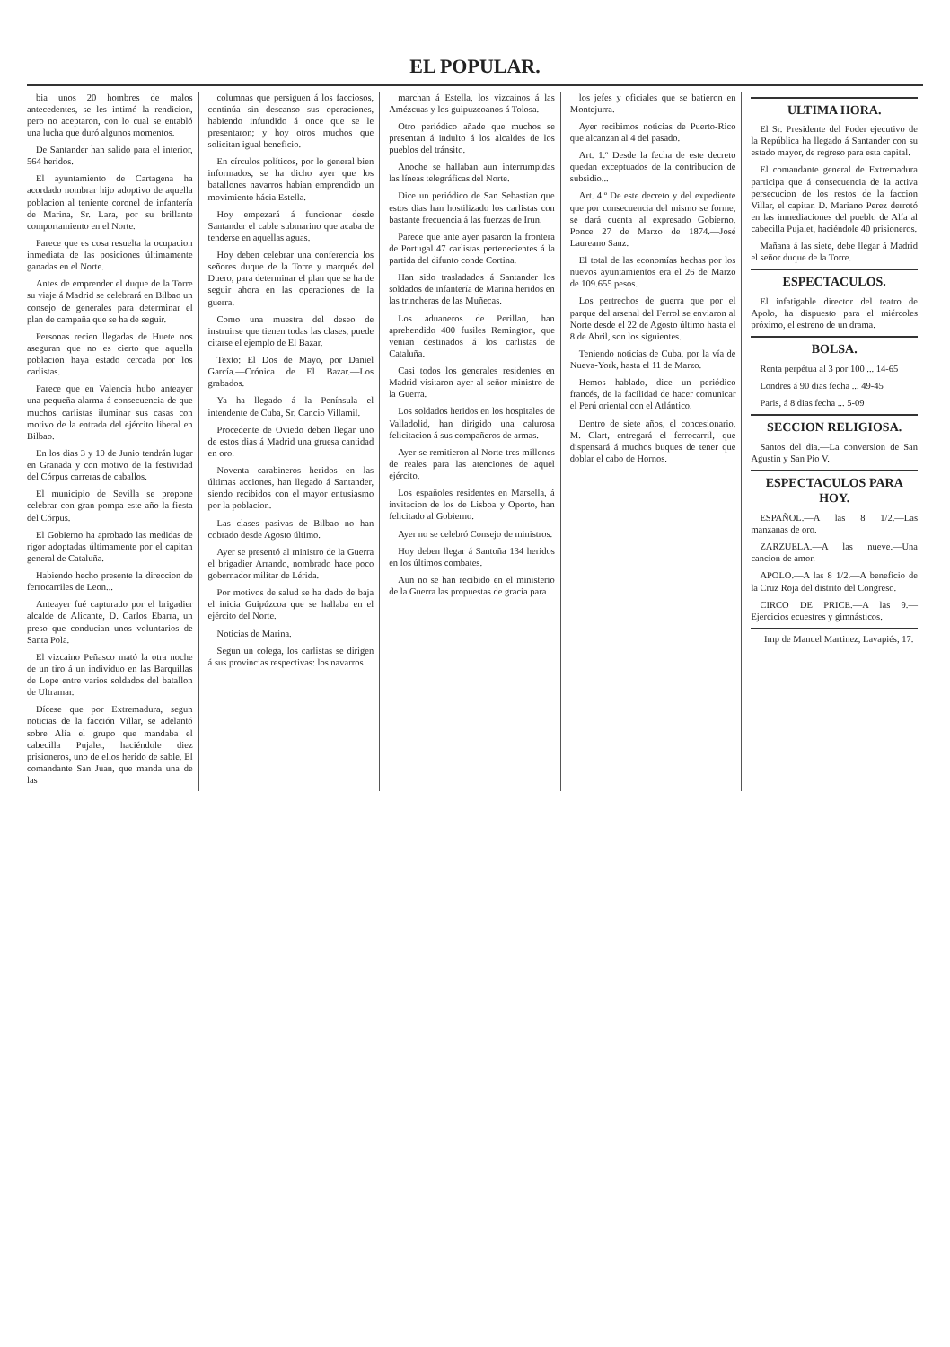EL POPULAR.
bia unos 20 hombres de malos antecedentes, se les intimó la rendicion, pero no aceptaron, con lo cual se entabló una lucha que duró algunos momentos.
De Santander han salido para el interior, 564 heridos.
El ayuntamiento de Cartagena ha acordado nombrar hijo adoptivo de aquella poblacion al teniente coronel de infantería de Marina, Sr. Lara, por su brillante comportamiento en el Norte.
Parece que es cosa resuelta la ocupacion inmediata de las posiciones últimamente ganadas en el Norte.
Antes de emprender el duque de la Torre su viaje á Madrid se celebrará en Bilbao un consejo de generales para determinar el plan de campaña que se ha de seguir.
Personas recien llegadas de Huete nos aseguran que no es cierto que aquella poblacion haya estado cercada por los carlistas.
Parece que en Valencia hubo anteayer una pequeña alarma á consecuencia de que muchos carlistas iluminar sus casas con motivo de la entrada del ejército liberal en Bilbao.
En los dias 3 y 10 de Junio tendrán lugar en Granada y con motivo de la festividad del Córpus carreras de caballos.
El municipio de Sevilla se propone celebrar con gran pompa este año la fiesta del Córpus.
El Gobierno ha aprobado las medidas de rigor adoptadas últimamente por el capitan general de Cataluña.
Habiendo hecho presente la direccion de ferrocarriles de Leon...
Anteayer fué capturado por el brigadier alcalde de Alicante, D. Carlos Ebarra, un preso que conducian unos voluntarios de Santa Pola.
El vizcaino Peñasco mató la otra noche de un tiro á un individuo en las Barquillas de Lope entre varios soldados del batallon de Ultramar.
Dícese que por Extremadura, segun noticias de la facción Villar, se adelantó sobre Alía el grupo que mandaba el cabecilla Pujalet, haciéndole diez prisioneros, uno de ellos herido de sable. El comandante San Juan, que manda una de las
columnas que persiguen á los facciosos, continúa sin descanso sus operaciones, habiendo infundido á once que se le presentaron; y hoy otros muchos que solicitan igual beneficio.
En círculos políticos, por lo general bien informados, se ha dicho ayer que los batallones navarros habian emprendido un movimiento hácia Estella.
Hoy empezará á funcionar desde Santander el cable submarino que acaba de tenderse en aquellas aguas.
Hoy deben celebrar una conferencia los señores duque de la Torre y marqués del Duero, para determinar el plan que se ha de seguir ahora en las operaciones de la guerra.
Como una muestra del deseo de instruirse que tienen todas las clases, puede citarse el ejemplo de El Bazar.
Texto: El Dos de Mayo, por Daniel García.—Crónica de El Bazar.—Los grabados.
Ya ha llegado á la Península el intendente de Cuba, Sr. Cancio Villamil.
Procedente de Oviedo deben llegar uno de estos dias á Madrid una gruesa cantidad en oro.
Noventa carabineros heridos en las últimas acciones, han llegado á Santander, siendo recibidos con el mayor entusiasmo por la poblacion.
Las clases pasivas de Bilbao no han cobrado desde Agosto último.
Ayer se presentó al ministro de la Guerra el brigadier Arrando, nombrado hace poco gobernador militar de Lérida.
Por motivos de salud se ha dado de baja el inicia Guipúzcoa que se hallaba en el ejército del Norte.
Noticias de Marina.
Segun un colega, los carlistas se dirigen á sus provincias respectivas: los navarros
marchan á Estella, los vizcainos á las Amézcuas y los guipuzcoanos á Tolosa.
Otro periódico añade que muchos se presentan á indulto á los alcaldes de los pueblos del tránsito.
Anoche se hallaban aun interrumpidas las líneas telegráficas del Norte.
Dice un periódico de San Sebastian que estos dias han hostilizado los carlistas con bastante frecuencia á las fuerzas de Irun.
Parece que ante ayer pasaron la frontera de Portugal 47 carlistas pertenecientes á la partida del difunto conde Cortina.
Han sido trasladados á Santander los soldados de infantería de Marina heridos en las trincheras de las Muñecas.
Los aduaneros de Perillan, han aprehendido 400 fusiles Remington, que venian destinados á los carlistas de Cataluña.
Casi todos los generales residentes en Madrid visitaron ayer al señor ministro de la Guerra.
Los soldados heridos en los hospitales de Valladolid, han dirigido una calurosa felicitacion á sus compañeros de armas.
Ayer se remitieron al Norte tres millones de reales para las atenciones de aquel ejército.
Los españoles residentes en Marsella, á invitacion de los de Lisboa y Oporto, han felicitado al Gobierno.
Ayer no se celebró Consejo de ministros.
Hoy deben llegar á Santoña 134 heridos en los últimos combates.
Aun no se han recibido en el ministerio de la Guerra las propuestas de gracia para
los jefes y oficiales que se batieron en Montejurra.
Ayer recibimos noticias de Puerto-Rico que alcanzan al 4 del pasado.
Art. 1.º Desde la fecha de este decreto quedan exceptuados de la contribucion de subsidio...
Art. 4.º De este decreto y del expediente que por consecuencia del mismo se forme, se dará cuenta al expresado Gobierno. Ponce 27 de Marzo de 1874.—José Laureano Sanz.
El total de las economías hechas por los nuevos ayuntamientos era el 26 de Marzo de 109.655 pesos.
Los pertrechos de guerra que por el parque del arsenal del Ferrol se enviaron al Norte desde el 22 de Agosto último hasta el 8 de Abril, son los siguientes.
Teniendo noticias de Cuba, por la vía de Nueva-York, hasta el 11 de Marzo.
Hemos hablado, dice un periódico francés, de la facilidad de hacer comunicar el Perú oriental con el Atlántico.
Dentro de siete años, el concesionario, M. Clart, entregará el ferrocarril, que dispensará á muchos buques de tener que doblar el cabo de Hornos.
ULTIMA HORA.
El Sr. Presidente del Poder ejecutivo de la República ha llegado á Santander con su estado mayor, de regreso para esta capital.
El comandante general de Extremadura participa que á consecuencia de la activa persecucion de los restos de la faccion Villar, el capitan D. Mariano Perez derrotó en las inmediaciones del pueblo de Alía al cabecilla Pujalet, haciéndole 40 prisioneros.
Mañana á las siete, debe llegar á Madrid el señor duque de la Torre.
ESPECTACULOS.
El infatigable director del teatro de Apolo, ha dispuesto para el miércoles próximo, el estreno de un drama.
BOLSA.
Renta perpétua al 3 por 100 ... 14-65
Londres á 90 dias fecha ... 49-45
Paris, á 8 dias fecha ... 5-09
SECCION RELIGIOSA.
Santos del dia.—La conversion de San Agustin y San Pio V.
ESPECTACULOS PARA HOY.
ESPAÑOL.—A las 8 1/2.—Las manzanas de oro.
ZARZUELA.—A las nueve.—Una cancion de amor.
APOLO.—A las 8 1/2.—A beneficio de la Cruz Roja del distrito del Congreso.
CIRCO DE PRICE.—A las 9.—Ejercicios ecuestres y gimnásticos.
Imp de Manuel Martinez, Lavapiés, 17.